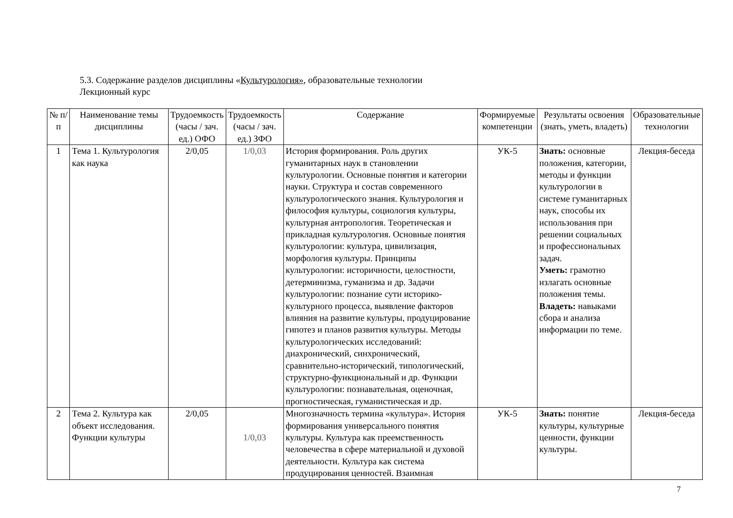5.3. Содержание разделов дисциплины «Культурология», образовательные технологии
Лекционный курс
| № п/п | Наименование темы дисциплины | Трудоемкость (часы / зач. ед.) ОФО | Трудоемкость (часы / зач. ед.) ЗФО | Содержание | Формируемые компетенции | Результаты освоения (знать, уметь, владеть) | Образовательные технологии |
| --- | --- | --- | --- | --- | --- | --- | --- |
| 1 | Тема 1. Культурология как наука | 2/0,05 | 1/0,03 | История формирования. Роль других гуманитарных наук в становлении культурологии. Основные понятия и категории науки. Структура и состав современного культурологического знания. Культурология и философия культуры, социология культуры, культурная антропология. Теоретическая и прикладная культурология. Основные понятия культурологии: культура, цивилизация, морфология культуры. Принципы культурологии: историчности, целостности, детерминизма, гуманизма и др. Задачи культурологии: познание сути историко-культурного процесса, выявление факторов влияния на развитие культуры, продуцирование гипотез и планов развития культуры. Методы культурологических исследований: диахронический, синхронический, сравнительно-исторический, типологический, структурно-функциональный и др. Функции культурологии: познавательная, оценочная, прогностическая, гуманистическая и др. | УК-5 | Знать: основные положения, категории, методы и функции культурологии в системе гуманитарных наук, способы их использования при решении социальных и профессиональных задач. Уметь: грамотно излагать основные положения темы. Владеть: навыками сбора и анализа информации по теме. | Лекция-беседа |
| 2 | Тема 2. Культура как объект исследования. Функции культуры | 2/0,05 | 1/0,03 | Многозначность термина «культура». История формирования универсального понятия культуры. Культура как преемственность человечества в сфере материальной и духовой деятельности. Культура как система продуцирования ценностей. Взаимная | УК-5 | Знать: понятие культуры, культурные ценности, функции культуры. | Лекция-беседа |
7